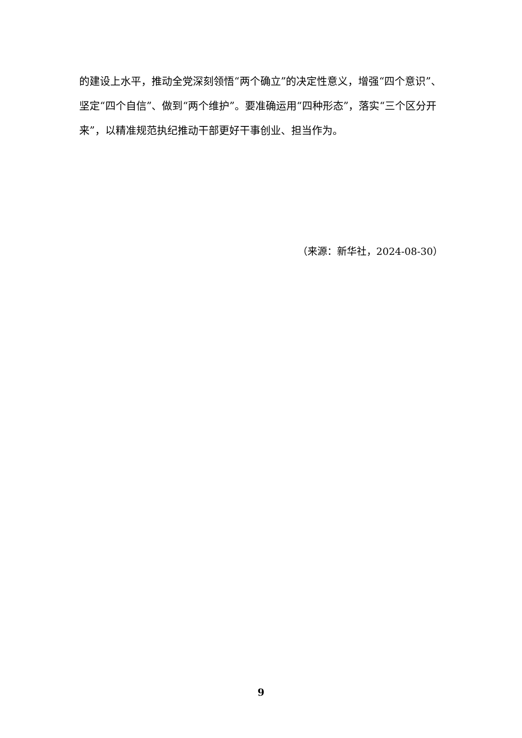的建设上水平，推动全党深刻领悟“两个确立”的决定性意义，增强“四个意识”、坚定“四个自信”、做到“两个维护”。要准确运用“四种形态”，落实“三个区分开来”，以精准规范执纪推动干部更好干事创业、担当作为。
（来源：新华社，2024-08-30）
9